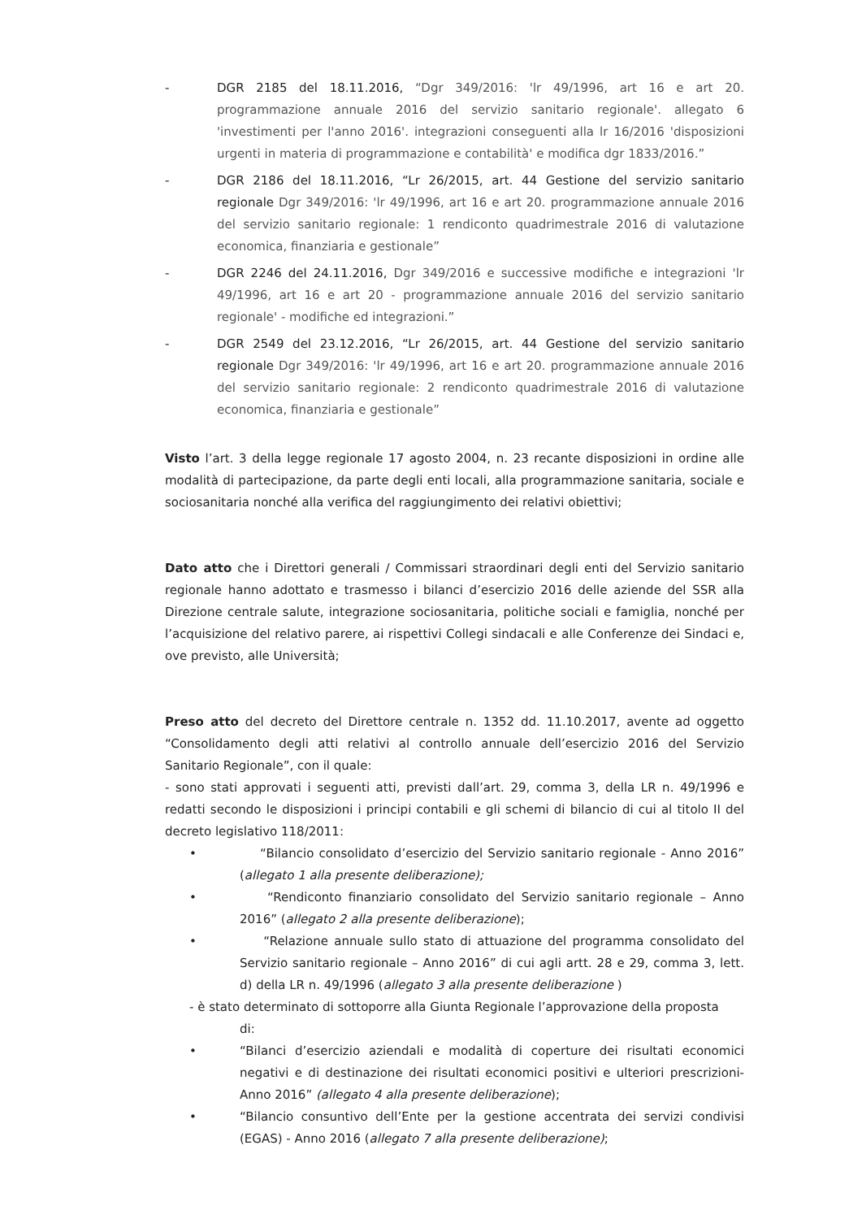- DGR 2185 del 18.11.2016, “Dgr 349/2016: 'lr 49/1996, art 16 e art 20. programmazione annuale 2016 del servizio sanitario regionale'. allegato 6 'investimenti per l'anno 2016'. integrazioni conseguenti alla lr 16/2016 'disposizioni urgenti in materia di programmazione e contabilità' e modifica dgr 1833/2016.”
- DGR 2186 del 18.11.2016, “Lr 26/2015, art. 44 Gestione del servizio sanitario regionale Dgr 349/2016: 'lr 49/1996, art 16 e art 20. programmazione annuale 2016 del servizio sanitario regionale: 1 rendiconto quadrimestrale 2016 di valutazione economica, finanziaria e gestionale”
- DGR 2246 del 24.11.2016, Dgr 349/2016 e successive modifiche e integrazioni 'lr 49/1996, art 16 e art 20 - programmazione annuale 2016 del servizio sanitario regionale' - modifiche ed integrazioni.”
- DGR 2549 del 23.12.2016, “Lr 26/2015, art. 44 Gestione del servizio sanitario regionale Dgr 349/2016: 'lr 49/1996, art 16 e art 20. programmazione annuale 2016 del servizio sanitario regionale: 2 rendiconto quadrimestrale 2016 di valutazione economica, finanziaria e gestionale”
Visto l’art. 3 della legge regionale 17 agosto 2004, n. 23 recante disposizioni in ordine alle modalità di partecipazione, da parte degli enti locali, alla programmazione sanitaria, sociale e sociosanitaria nonché alla verifica del raggiungimento dei relativi obiettivi;
Dato atto che i Direttori generali / Commissari straordinari degli enti del Servizio sanitario regionale hanno adottato e trasmesso i bilanci d’esercizio 2016 delle aziende del SSR alla Direzione centrale salute, integrazione sociosanitaria, politiche sociali e famiglia, nonché per l’acquisizione del relativo parere, ai rispettivi Collegi sindacali e alle Conferenze dei Sindaci e, ove previsto, alle Università;
Preso atto del decreto del Direttore centrale n. 1352 dd. 11.10.2017, avente ad oggetto “Consolidamento degli atti relativi al controllo annuale dell’esercizio 2016 del Servizio Sanitario Regionale”, con il quale:
- sono stati approvati i seguenti atti, previsti dall’art. 29, comma 3, della LR n. 49/1996 e redatti secondo le disposizioni i principi contabili e gli schemi di bilancio di cui al titolo II del decreto legislativo 118/2011:
• “Bilancio consolidato d’esercizio del Servizio sanitario regionale - Anno 2016” (allegato 1 alla presente deliberazione);
• “Rendiconto finanziario consolidato del Servizio sanitario regionale – Anno 2016” (allegato 2 alla presente deliberazione);
• “Relazione annuale sullo stato di attuazione del programma consolidato del Servizio sanitario regionale – Anno 2016” di cui agli artt. 28 e 29, comma 3, lett. d) della LR n. 49/1996 (allegato 3 alla presente deliberazione )
- è stato determinato di sottoporre alla Giunta Regionale l’approvazione della proposta
di:
• “Bilanci d’esercizio aziendali e modalità di coperture dei risultati economici negativi e di destinazione dei risultati economici positivi e ulteriori prescrizioni- Anno 2016” (allegato 4 alla presente deliberazione);
• “Bilancio consuntivo dell’Ente per la gestione accentrata dei servizi condivisi (EGAS) - Anno 2016 (allegato 7 alla presente deliberazione);